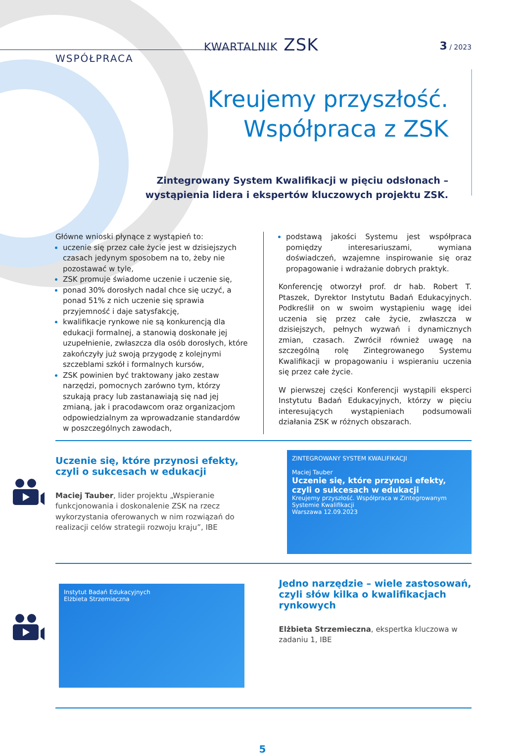KWARTALNIK ZSK 3 / 2023
WSPÓŁPRACA
Kreujemy przyszłość.
Współpraca z ZSK
Zintegrowany System Kwalifikacji w pięciu odsłonach –
wystąpienia lidera i ekspertów kluczowych projektu ZSK.
Główne wnioski płynące z wystąpień to:
uczenie się przez całe życie jest w dzisiejszych czasach jedynym sposobem na to, żeby nie pozostawać w tyle,
ZSK promuje świadome uczenie i uczenie się,
ponad 30% dorosłych nadal chce się uczyć, a ponad 51% z nich uczenie się sprawia przyjemność i daje satysfakcję,
kwalifikacje rynkowe nie są konkurencją dla edukacji formalnej, a stanowią doskonałe jej uzupełnienie, zwłaszcza dla osób dorosłych, które zakończyły już swoją przygodę z kolejnymi szczeblami szkół i formalnych kursów,
ZSK powinien być traktowany jako zestaw narzędzi, pomocnych zarówno tym, którzy szukają pracy lub zastanawiają się nad jej zmianą, jak i pracodawcom oraz organizacjom odpowiedzialnym za wprowadzanie standardów w poszczególnych zawodach,
podstawą jakości Systemu jest współpraca pomiędzy interesariuszami, wymiana doświadczeń, wzajemne inspirowanie się oraz propagowanie i wdrażanie dobrych praktyk.
Konferencję otworzył prof. dr hab. Robert T. Ptaszek, Dyrektor Instytutu Badań Edukacyjnych. Podkreślił on w swoim wystąpieniu wagę idei uczenia się przez całe życie, zwłaszcza w dzisiejszych, pełnych wyzwań i dynamicznych zmian, czasach. Zwrócił również uwagę na szczególną rolę Zintegrowanego Systemu Kwalifikacji w propagowaniu i wspieraniu uczenia się przez całe życie.
W pierwszej części Konferencji wystąpili eksperci Instytutu Badań Edukacyjnych, którzy w pięciu interesujących wystąpieniach podsumowali działania ZSK w różnych obszarach.
Uczenie się, które przynosi efekty,
czyli o sukcesach w edukacji
Maciej Tauber, lider projektu „Wspieranie funkcjonowania i doskonalenie ZSK na rzecz wykorzystania oferowanych w nim rozwiązań do realizacji celów strategii rozwoju kraju”, IBE
ZINTEGROWANY SYSTEM KWALIFIKACJI
Maciej Tauber
Uczenie się, które przynosi efekty, czyli o sukcesach w edukacji
Kreujemy przyszłość. Współpraca w Zintegrowanym Systemie Kwalifikacji
Warszawa 12.09.2023
Instytut Badań Edukacyjnych
Elżbieta Strzemieczna
Jedno narzędzie – wiele zastosowań, czyli słów kilka o kwalifikacjach rynkowych
Elżbieta Strzemieczna, ekspertka kluczowa w zadaniu 1, IBE
5